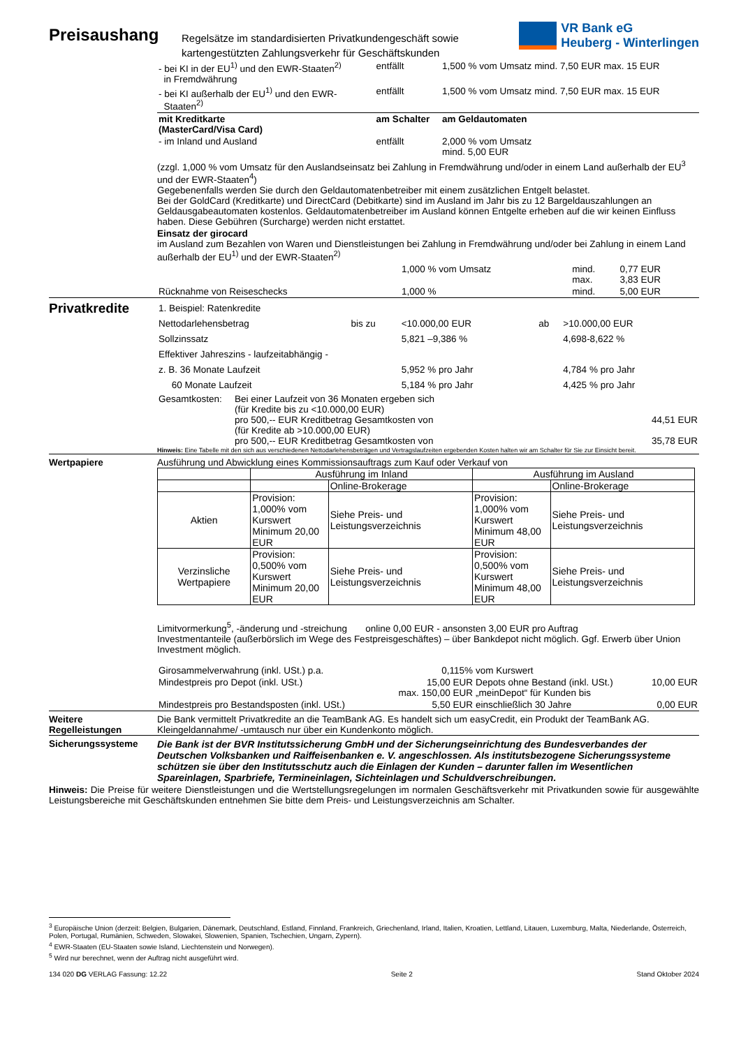Preisaushang
Regelsätze im standardisierten Privatkundengeschäft sowie kartengestützten Zahlungsverkehr für Geschäftskunden
VR Bank eG
Heuberg - Winterlingen
| - bei KI in der EU<sup>1)</sup> und den EWR-Staaten<sup>2)</sup> in Fremdwährung | entfällt | 1,500 % vom Umsatz mind. 7,50 EUR max. 15 EUR |
| - bei KI außerhalb der EU<sup>1)</sup> und den EWR- Staaten<sup>2)</sup> | entfällt | 1,500 % vom Umsatz mind. 7,50 EUR max. 15 EUR |
| mit Kreditkarte (MasterCard/Visa Card) | am Schalter | am Geldautomaten |
| - im Inland und Ausland | entfällt | 2,000 % vom Umsatz mind. 5,00 EUR |
(zzgl. 1,000 % vom Umsatz für den Auslandseinsatz bei Zahlung in Fremdwährung und/oder in einem Land außerhalb der EU<sup>3</sup> und der EWR-Staaten<sup>4</sup>)
Gegebenenfalls werden Sie durch den Geldautomatenbetreiber mit einem zusätzlichen Entgelt belastet.
Bei der GoldCard (Kreditkarte) und DirectCard (Debitkarte) sind im Ausland im Jahr bis zu 12 Bargeldauszahlungen an Geldausgabeautomaten kostenlos. Geldautomatenbetreiber im Ausland können Entgelte erheben auf die wir keinen Einfluss haben. Diese Gebühren (Surcharge) werden nicht erstattet.
Einsatz der girocard
im Ausland zum Bezahlen von Waren und Dienstleistungen bei Zahlung in Fremdwährung und/oder bei Zahlung in einem Land außerhalb der EU<sup>1)</sup> und der EWR-Staaten<sup>2)</sup>
| | 1,000 % vom Umsatz | mind. max. | 0,77 EUR 3,83 EUR |
| Rücknahme von Reiseschecks | 1,000 % | mind. | 5,00 EUR |
Privatkredite
| 1. Beispiel: Ratenkredite | | | | |
| Nettodarlehensbetrag | bis zu | <10.000,00 EUR | ab | >10.000,00 EUR |
| Sollzinssatz | | 5,821 –9,386 % | | 4,698-8,622 % |
| Effektiver Jahreszins - laufzeitabhängig - | | | | |
| z. B. 36 Monate Laufzeit | | 5,952 % pro Jahr | | 4,784 % pro Jahr |
| 60 Monate Laufzeit | | 5,184 % pro Jahr | | 4,425 % pro Jahr |
| Gesamtkosten: | Bei einer Laufzeit von 36 Monaten ergeben sich (für Kredite bis zu <10.000,00 EUR) pro 500,-- EUR Kreditbetrag Gesamtkosten von (für Kredite ab >10.000,00 EUR) pro 500,-- EUR Kreditbetrag Gesamtkosten von | 44,51 EUR 35,78 EUR |
Hinweis: Eine Tabelle mit den sich aus verschiedenen Nettodarlehensbeträgen und Vertragslaufzeiten ergebenden Kosten halten wir am Schalter für Sie zur Einsicht bereit.
Wertpapiere Ausführung und Abwicklung eines Kommissionsauftrags zum Kauf oder Verkauf von
| | Ausführung im Inland | | Ausführung im Ausland | |
| --- | --- | --- | --- | --- |
| | | Online-Brokerage | | Online-Brokerage |
| Aktien | Provision: 1,000% vom Kurswert Minimum 20,00 EUR | Siehe Preis- und Leistungsverzeichnis | Provision: 1,000% vom Kurswert Minimum 48,00 EUR | Siehe Preis- und Leistungsverzeichnis |
| Verzinsliche Wertpapiere | Provision: 0,500% vom Kurswert Minimum 20,00 EUR | Siehe Preis- und Leistungsverzeichnis | Provision: 0,500% vom Kurswert Minimum 48,00 EUR | Siehe Preis- und Leistungsverzeichnis |
Limitvormerkung<sup>5</sup>, -änderung und -streichung online 0,00 EUR - ansonsten 3,00 EUR pro Auftrag
Investmentanteile (außerbörslich im Wege des Festpreisgeschäftes) – über Bankdepot nicht möglich. Ggf. Erwerb über Union Investment möglich.
| Girosammelverwahrung (inkl. USt.) p.a. | 0,115% | vom Kurswert | |
| Mindestpreis pro Depot (inkl. USt.) | 15,00 EUR max. 150,00 EUR | Depots ohne Bestand (inkl. USt.) „meinDepot“ für Kunden bis | 10,00 EUR |
| Mindestpreis pro Bestandsposten (inkl. USt.) | 5,50 EUR | einschließlich 30 Jahre | 0,00 EUR |
Weitere Regelleistungen
Die Bank vermittelt Privatkredite an die TeamBank AG. Es handelt sich um easyCredit, ein Produkt der TeamBank AG.
Kleingeldannahme/ -umtausch nur über ein Kundenkonto möglich.
Sicherungssysteme Die Bank ist der BVR Institutssicherung GmbH und der Sicherungseinrichtung des Bundesverbandes der Deutschen Volksbanken und Raiffeisenbanken e. V. angeschlossen. Als institutsbezogene Sicherungssysteme schützen sie über den Institutsschutz auch die Einlagen der Kunden – darunter fallen im Wesentlichen Spareinlagen, Sparbriefe, Termineinlagen, Sichteinlagen und Schuldverschreibungen.
Hinweis: Die Preise für weitere Dienstleistungen und die Wertstellungsregelungen im normalen Geschäftsverkehr mit Privatkunden sowie für ausgewählte Leistungsbereiche mit Geschäftskunden entnehmen Sie bitte dem Preis- und Leistungsverzeichnis am Schalter.
<sup>3</sup> Europäische Union (derzeit: Belgien, Bulgarien, Dänemark, Deutschland, Estland, Finnland, Frankreich, Griechenland, Irland, Italien, Kroatien, Lettland, Litauen, Luxemburg, Malta, Niederlande, Österreich, Polen, Portugal, Rumänien, Schweden, Slowakei, Slowenien, Spanien, Tschechien, Ungarn, Zypern).
<sup>4</sup> EWR-Staaten (EU-Staaten sowie Island, Liechtenstein und Norwegen).
<sup>5</sup> Wird nur berechnet, wenn der Auftrag nicht ausgeführt wird.
134 020 DG VERLAG Fassung: 12.22 Seite 2 Stand Oktober 2024